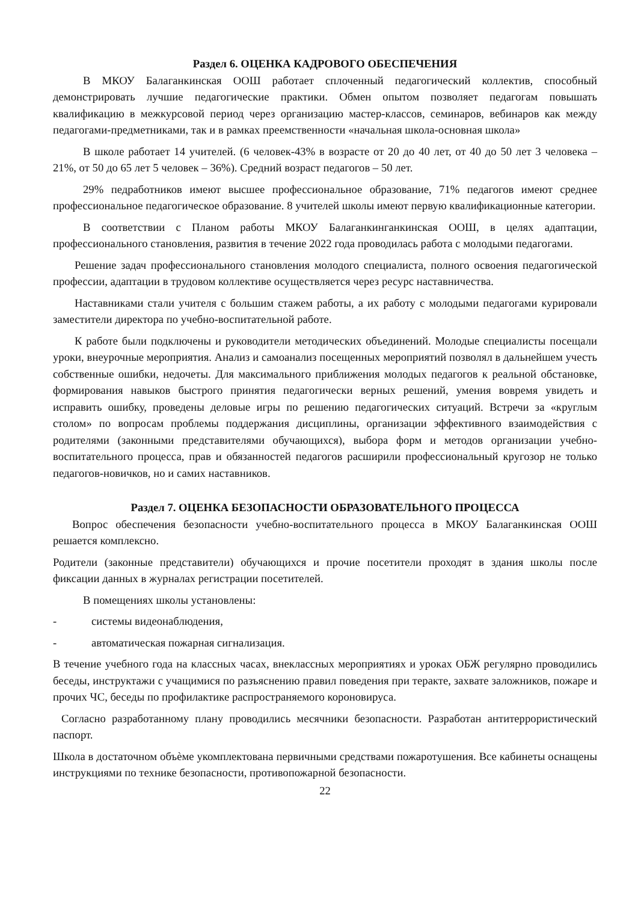Раздел 6. ОЦЕНКА КАДРОВОГО ОБЕСПЕЧЕНИЯ
В МКОУ Балаганкинская ООШ работает сплоченный педагогический коллектив, способный демонстрировать лучшие педагогические практики. Обмен опытом позволяет педагогам повышать квалификацию в межкурсовой период через организацию мастер-классов, семинаров, вебинаров как между педагогами-предметниками, так и в рамках преемственности «начальная школа-основная школа»
В школе работает 14 учителей. (6 человек-43% в возрасте от 20 до 40 лет, от 40 до 50 лет 3 человека – 21%, от 50 до 65 лет 5 человек – 36%). Средний возраст педагогов – 50 лет.
29% педработников имеют высшее профессиональное образование, 71% педагогов имеют среднее профессиональное педагогическое образование. 8 учителей школы имеют первую квалификационные категории.
В соответствии с Планом работы МКОУ Балаганкинганкинская ООШ, в целях адаптации, профессионального становления, развития в течение 2022 года проводилась работа с молодыми педагогами.
Решение задач профессионального становления молодого специалиста, полного освоения педагогической профессии, адаптации в трудовом коллективе осуществляется через ресурс наставничества.
Наставниками стали учителя с большим стажем работы, а их работу с молодыми педагогами курировали заместители директора по учебно-воспитательной работе.
К работе были подключены и руководители методических объединений. Молодые специалисты посещали уроки, внеурочные мероприятия. Анализ и самоанализ посещенных мероприятий позволял в дальнейшем учесть собственные ошибки, недочеты. Для максимального приближения молодых педагогов к реальной обстановке, формирования навыков быстрого принятия педагогически верных решений, умения вовремя увидеть и исправить ошибку, проведены деловые игры по решению педагогических ситуаций. Встречи за «круглым столом» по вопросам проблемы поддержания дисциплины, организации эффективного взаимодействия с родителями (законными представителями обучающихся), выбора форм и методов организации учебно-воспитательного процесса, прав и обязанностей педагогов расширили профессиональный кругозор не только педагогов-новичков, но и самих наставников.
Раздел 7. ОЦЕНКА БЕЗОПАСНОСТИ ОБРАЗОВАТЕЛЬНОГО ПРОЦЕССА
Вопрос обеспечения безопасности учебно-воспитательного процесса в МКОУ Балаганкинская ООШ решается комплексно.
Родители (законные представители) обучающихся и прочие посетители проходят в здания школы после фиксации данных в журналах регистрации посетителей.
В помещениях школы установлены:
- системы видеонаблюдения,
- автоматическая пожарная сигнализация.
В течение учебного года на классных часах, внеклассных мероприятиях и уроках ОБЖ регулярно проводились беседы, инструктажи с учащимися по разъяснению правил поведения при теракте, захвате заложников, пожаре и прочих ЧС, беседы по профилактике распространяемого короновируса.
Согласно разработанному плану проводились месячники безопасности. Разработан антитеррористический паспорт.
Школа в достаточном объѐме укомплектована первичными средствами пожаротушения. Все кабинеты оснащены инструкциями по технике безопасности, противопожарной безопасности.
22